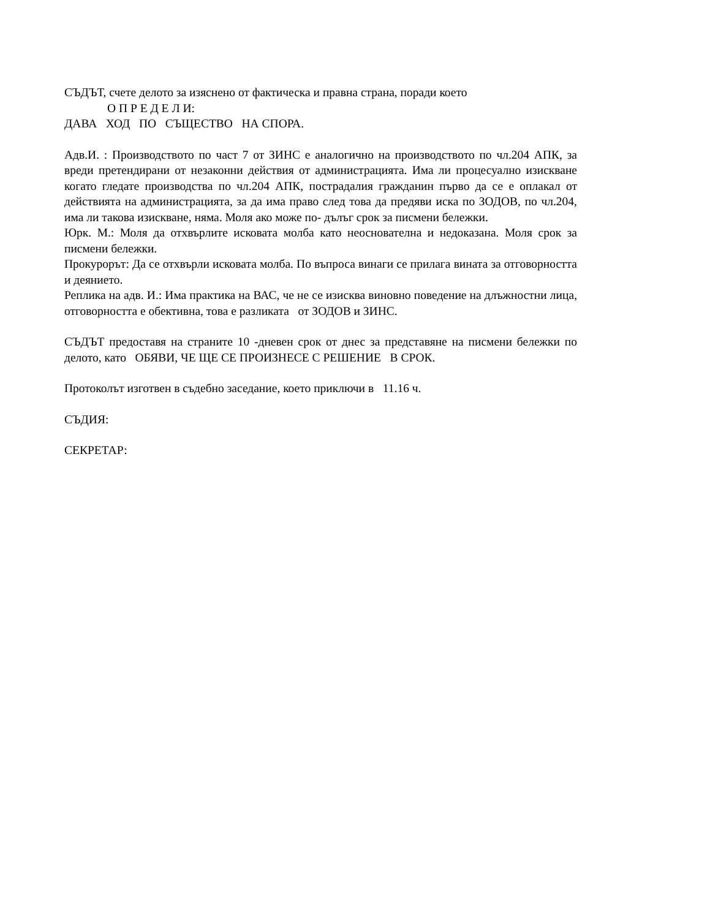СЪДЪТ, счете делото за изяснено от фактическа и правна страна, поради което
О П Р Е Д Е Л И:
ДАВА ХОД ПО СЪЩЕСТВО НА СПОРА.
Адв.И. : Производството по част 7 от ЗИНС е аналогично на производството по чл.204 АПК, за вреди претендирани от незаконни действия от администрацията. Има ли процесуално изискване когато гледате производства по чл.204 АПК, пострадалия гражданин първо да се е оплакал от действията на администрацията, за да има право след това да предяви иска по ЗОДОВ, по чл.204, има ли такова изискване, няма. Моля ако може по- дълъг срок за писмени бележки.
Юрк. М.: Моля да отхвърлите исковата молба като неоснователна и недоказана. Моля срок за писмени бележки.
Прокурорът: Да се отхвърли исковата молба. По въпроса винаги се прилага вината за отговорността и деянието.
Реплика на адв. И.: Има практика на ВАС, че не се изисква виновно поведение на длъжностни лица, отговорността е обективна, това е разликата от ЗОДОВ и ЗИНС.
СЪДЪТ предоставя на страните 10 -дневен срок от днес за представяне на писмени бележки по делото, като ОБЯВИ, ЧЕ ЩЕ СЕ ПРОИЗНЕСЕ С РЕШЕНИЕ В СРОК.
Протоколът изготвен в съдебно заседание, което приключи в 11.16 ч.
СЪДИЯ:
СЕКРЕТАР: